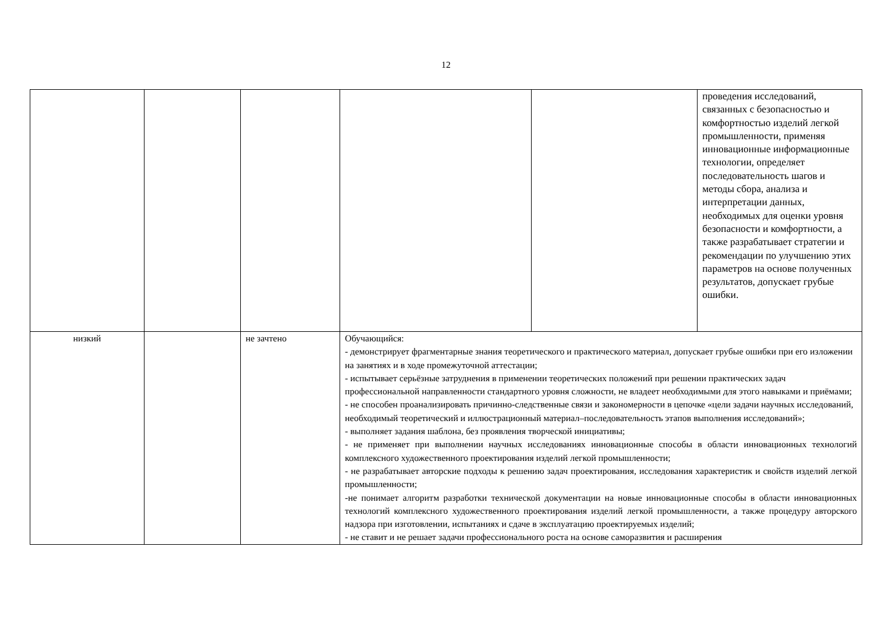12
| | | | | | проведения исследований, связанных с безопасностью и комфортностью изделий легкой промышленности, применяя инновационные информационные технологии, определяет последовательность шагов и методы сбора, анализа и интерпретации данных, необходимых для оценки уровня безопасности и комфортности, а также разрабатывает стратегии и рекомендации по улучшению этих параметров на основе полученных результатов, допускает грубые ошибки. |
| низкий | | не зачтено | Обучающийся: - демонстрирует фрагментарные знания теоретического и практического материал, допускает грубые ошибки при его изложении на занятиях и в ходе промежуточной аттестации; - испытывает серьёзные затруднения в применении теоретических положений при решении практических задач профессиональной направленности стандартного уровня сложности, не владеет необходимыми для этого навыками и приёмами; - не способен проанализировать причинно-следственные связи и закономерности в цепочке «цели задачи научных исследований, необходимый теоретический и иллюстрационный материал–последовательность этапов выполнения исследований»; - выполняет задания шаблона, без проявления творческой инициативы; - не применяет при выполнении научных исследованиях инновационные способы в области инновационных технологий комплексного художественного проектирования изделий легкой промышленности; - не разрабатывает авторские подходы к решению задач проектирования, исследования характеристик и свойств изделий легкой промышленности; -не понимает алгоритм разработки технической документации на новые инновационные способы в области инновационных технологий комплексного художественного проектирования изделий легкой промышленности, а также процедуру авторского надзора при изготовлении, испытаниях и сдаче в эксплуатацию проектируемых изделий; - не ставит и не решает задачи профессионального роста на основе саморазвития и расширения | | |